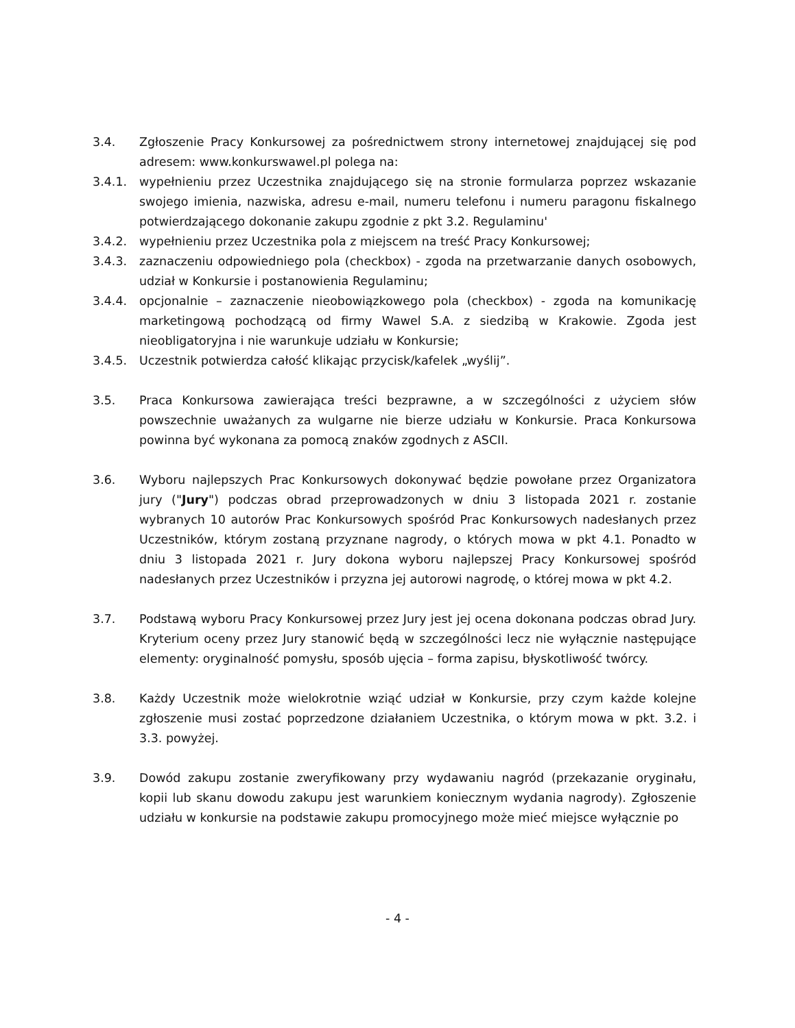3.4. Zgłoszenie Pracy Konkursowej za pośrednictwem strony internetowej znajdującej się pod adresem: www.konkurswawel.pl polega na:
3.4.1. wypełnieniu przez Uczestnika znajdującego się na stronie formularza poprzez wskazanie swojego imienia, nazwiska, adresu e-mail, numeru telefonu i numeru paragonu fiskalnego potwierdzającego dokonanie zakupu zgodnie z pkt 3.2. Regulaminu'
3.4.2. wypełnieniu przez Uczestnika pola z miejscem na treść Pracy Konkursowej;
3.4.3. zaznaczeniu odpowiedniego pola (checkbox) - zgoda na przetwarzanie danych osobowych, udział w Konkursie i postanowienia Regulaminu;
3.4.4. opcjonalnie – zaznaczenie nieobowiązkowego pola (checkbox) - zgoda na komunikację marketingową pochodzącą od firmy Wawel S.A. z siedzibą w Krakowie. Zgoda jest nieobligatoryjna i nie warunkuje udziału w Konkursie;
3.4.5. Uczestnik potwierdza całość klikając przycisk/kafelek „wyślij”.
3.5. Praca Konkursowa zawierająca treści bezprawne, a w szczególności z użyciem słów powszechnie uważanych za wulgarne nie bierze udziału w Konkursie. Praca Konkursowa powinna być wykonana za pomocą znaków zgodnych z ASCII.
3.6. Wyboru najlepszych Prac Konkursowych dokonywać będzie powołane przez Organizatora jury ("Jury") podczas obrad przeprowadzonych w dniu 3 listopada 2021 r. zostanie wybranych 10 autorów Prac Konkursowych spośród Prac Konkursowych nadesłanych przez Uczestników, którym zostaną przyznane nagrody, o których mowa w pkt 4.1. Ponadto w dniu 3 listopada 2021 r. Jury dokona wyboru najlepszej Pracy Konkursowej spośród nadesłanych przez Uczestników i przyzna jej autorowi nagrodę, o której mowa w pkt 4.2.
3.7. Podstawą wyboru Pracy Konkursowej przez Jury jest jej ocena dokonana podczas obrad Jury. Kryterium oceny przez Jury stanowić będą w szczególności lecz nie wyłącznie następujące elementy: oryginalność pomysłu, sposób ujęcia – forma zapisu, błyskotliwość twórcy.
3.8. Każdy Uczestnik może wielokrotnie wziąć udział w Konkursie, przy czym każde kolejne zgłoszenie musi zostać poprzedzone działaniem Uczestnika, o którym mowa w pkt. 3.2. i 3.3. powyżej.
3.9. Dowód zakupu zostanie zweryfikowany przy wydawaniu nagród (przekazanie oryginału, kopii lub skanu dowodu zakupu jest warunkiem koniecznym wydania nagrody). Zgłoszenie udziału w konkursie na podstawie zakupu promocyjnego może mieć miejsce wyłącznie po
- 4 -